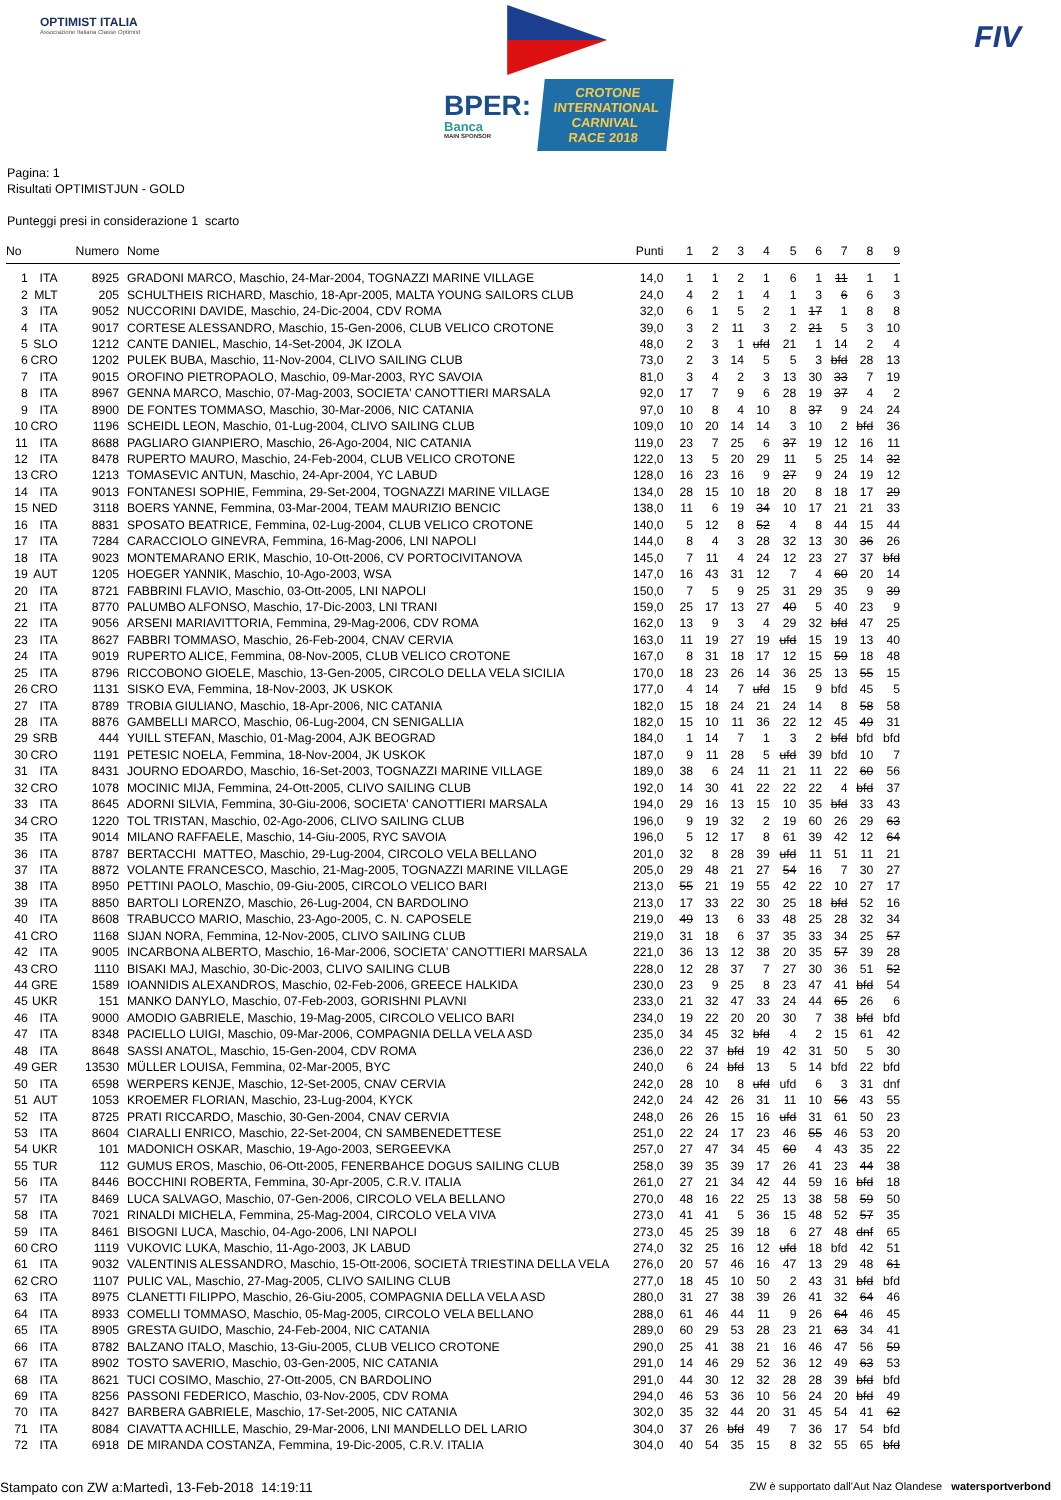OPTIMIST ITALIA
Associazione Italiana Classe Optimist
BPER:
Banca
MAIN SPONSOR
CROTONE
INTERNATIONAL
CARNIVAL
RACE 2018
FIV
Pagina: 1
Risultati OPTIMISTJUN - GOLD
Punteggi presi in considerazione 1 scarto
| No | | Numero | Nome | Punti | 1 | 2 | 3 | 4 | 5 | 6 | 7 | 8 | 9 |
| --- | --- | --- | --- | --- | --- | --- | --- | --- | --- | --- | --- | --- | --- |
| 1 | ITA | 8925 | GRADONI MARCO, Maschio, 24-Mar-2004, TOGNAZZI MARINE VILLAGE | 14,0 | 1 | 1 | 2 | 1 | 6 | 1 | 11 | 1 | 1 |
| 2 | MLT | 205 | SCHULTHEIS RICHARD, Maschio, 18-Apr-2005, MALTA YOUNG SAILORS CLUB | 24,0 | 4 | 2 | 1 | 4 | 1 | 3 | 6 | 6 | 3 |
| 3 | ITA | 9052 | NUCCORINI DAVIDE, Maschio, 24-Dic-2004, CDV ROMA | 32,0 | 6 | 1 | 5 | 2 | 1 | 17 | 1 | 8 | 8 |
| 4 | ITA | 9017 | CORTESE ALESSANDRO, Maschio, 15-Gen-2006, CLUB VELICO CROTONE | 39,0 | 3 | 2 | 11 | 3 | 2 | 21 | 5 | 3 | 10 |
| 5 | SLO | 1212 | CANTE DANIEL, Maschio, 14-Set-2004, JK IZOLA | 48,0 | 2 | 3 | 1 | ufd | 21 | 1 | 14 | 2 | 4 |
| 6 | CRO | 1202 | PULEK BUBA, Maschio, 11-Nov-2004, CLIVO SAILING CLUB | 73,0 | 2 | 3 | 14 | 5 | 5 | 3 | bfd | 28 | 13 |
| 7 | ITA | 9015 | OROFINO PIETROPAOLO, Maschio, 09-Mar-2003, RYC SAVOIA | 81,0 | 3 | 4 | 2 | 3 | 13 | 30 | 33 | 7 | 19 |
| 8 | ITA | 8967 | GENNA MARCO, Maschio, 07-Mag-2003, SOCIETA' CANOTTIERI MARSALA | 92,0 | 17 | 7 | 9 | 6 | 28 | 19 | 37 | 4 | 2 |
| 9 | ITA | 8900 | DE FONTES TOMMASO, Maschio, 30-Mar-2006, NIC CATANIA | 97,0 | 10 | 8 | 4 | 10 | 8 | 37 | 9 | 24 | 24 |
| 10 | CRO | 1196 | SCHEIDL LEON, Maschio, 01-Lug-2004, CLIVO SAILING CLUB | 109,0 | 10 | 20 | 14 | 14 | 3 | 10 | 2 | bfd | 36 |
| 11 | ITA | 8688 | PAGLIARO GIANPIERO, Maschio, 26-Ago-2004, NIC CATANIA | 119,0 | 23 | 7 | 25 | 6 | 37 | 19 | 12 | 16 | 11 |
| 12 | ITA | 8478 | RUPERTO MAURO, Maschio, 24-Feb-2004, CLUB VELICO CROTONE | 122,0 | 13 | 5 | 20 | 29 | 11 | 5 | 25 | 14 | 32 |
| 13 | CRO | 1213 | TOMASEVIC ANTUN, Maschio, 24-Apr-2004, YC LABUD | 128,0 | 16 | 23 | 16 | 9 | 27 | 9 | 24 | 19 | 12 |
| 14 | ITA | 9013 | FONTANESI SOPHIE, Femmina, 29-Set-2004, TOGNAZZI MARINE VILLAGE | 134,0 | 28 | 15 | 10 | 18 | 20 | 8 | 18 | 17 | 29 |
| 15 | NED | 3118 | BOERS YANNE, Femmina, 03-Mar-2004, TEAM MAURIZIO BENCIC | 138,0 | 11 | 6 | 19 | 34 | 10 | 17 | 21 | 21 | 33 |
| 16 | ITA | 8831 | SPOSATO BEATRICE, Femmina, 02-Lug-2004, CLUB VELICO CROTONE | 140,0 | 5 | 12 | 8 | 52 | 4 | 8 | 44 | 15 | 44 |
| 17 | ITA | 7284 | CARACCIOLO GINEVRA, Femmina, 16-Mag-2006, LNI NAPOLI | 144,0 | 8 | 4 | 3 | 28 | 32 | 13 | 30 | 36 | 26 |
| 18 | ITA | 9023 | MONTEMARANO ERIK, Maschio, 10-Ott-2006, CV PORTOCIVITANOVA | 145,0 | 7 | 11 | 4 | 24 | 12 | 23 | 27 | 37 | bfd |
| 19 | AUT | 1205 | HOEGER YANNIK, Maschio, 10-Ago-2003, WSA | 147,0 | 16 | 43 | 31 | 12 | 7 | 4 | 60 | 20 | 14 |
| 20 | ITA | 8721 | FABBRINI FLAVIO, Maschio, 03-Ott-2005, LNI NAPOLI | 150,0 | 7 | 5 | 9 | 25 | 31 | 29 | 35 | 9 | 39 |
| 21 | ITA | 8770 | PALUMBO ALFONSO, Maschio, 17-Dic-2003, LNI TRANI | 159,0 | 25 | 17 | 13 | 27 | 40 | 5 | 40 | 23 | 9 |
| 22 | ITA | 9056 | ARSENI MARIAVITTORIA, Femmina, 29-Mag-2006, CDV ROMA | 162,0 | 13 | 9 | 3 | 4 | 29 | 32 | bfd | 47 | 25 |
| 23 | ITA | 8627 | FABBRI TOMMASO, Maschio, 26-Feb-2004, CNAV CERVIA | 163,0 | 11 | 19 | 27 | 19 | ufd | 15 | 19 | 13 | 40 |
| 24 | ITA | 9019 | RUPERTO ALICE, Femmina, 08-Nov-2005, CLUB VELICO CROTONE | 167,0 | 8 | 31 | 18 | 17 | 12 | 15 | 59 | 18 | 48 |
| 25 | ITA | 8796 | RICCOBONO GIOELE, Maschio, 13-Gen-2005, CIRCOLO DELLA VELA SICILIA | 170,0 | 18 | 23 | 26 | 14 | 36 | 25 | 13 | 55 | 15 |
| 26 | CRO | 1131 | SISKO EVA, Femmina, 18-Nov-2003, JK USKOK | 177,0 | 4 | 14 | 7 | ufd | 15 | 9 | bfd | 45 | 5 |
| 27 | ITA | 8789 | TROBIA GIULIANO, Maschio, 18-Apr-2006, NIC CATANIA | 182,0 | 15 | 18 | 24 | 21 | 24 | 14 | 8 | 58 | 58 |
| 28 | ITA | 8876 | GAMBELLI MARCO, Maschio, 06-Lug-2004, CN SENIGALLIA | 182,0 | 15 | 10 | 11 | 36 | 22 | 12 | 45 | 49 | 31 |
| 29 | SRB | 444 | YUILL STEFAN, Maschio, 01-Mag-2004, AJK BEOGRAD | 184,0 | 1 | 14 | 7 | 1 | 3 | 2 | bfd | bfd | bfd |
| 30 | CRO | 1191 | PETESIC NOELA, Femmina, 18-Nov-2004, JK USKOK | 187,0 | 9 | 11 | 28 | 5 | ufd | 39 | bfd | 10 | 7 |
| 31 | ITA | 8431 | JOURNO EDOARDO, Maschio, 16-Set-2003, TOGNAZZI MARINE VILLAGE | 189,0 | 38 | 6 | 24 | 11 | 21 | 11 | 22 | 60 | 56 |
| 32 | CRO | 1078 | MOCINIC MIJA, Femmina, 24-Ott-2005, CLIVO SAILING CLUB | 192,0 | 14 | 30 | 41 | 22 | 22 | 22 | 4 | bfd | 37 |
| 33 | ITA | 8645 | ADORNI SILVIA, Femmina, 30-Giu-2006, SOCIETA' CANOTTIERI MARSALA | 194,0 | 29 | 16 | 13 | 15 | 10 | 35 | bfd | 33 | 43 |
| 34 | CRO | 1220 | TOL TRISTAN, Maschio, 02-Ago-2006, CLIVO SAILING CLUB | 196,0 | 9 | 19 | 32 | 2 | 19 | 60 | 26 | 29 | 63 |
| 35 | ITA | 9014 | MILANO RAFFAELE, Maschio, 14-Giu-2005, RYC SAVOIA | 196,0 | 5 | 12 | 17 | 8 | 61 | 39 | 42 | 12 | 64 |
| 36 | ITA | 8787 | BERTACCHI MATTEO, Maschio, 29-Lug-2004, CIRCOLO VELA BELLANO | 201,0 | 32 | 8 | 28 | 39 | ufd | 11 | 51 | 11 | 21 |
| 37 | ITA | 8872 | VOLANTE FRANCESCO, Maschio, 21-Mag-2005, TOGNAZZI MARINE VILLAGE | 205,0 | 29 | 48 | 21 | 27 | 54 | 16 | 7 | 30 | 27 |
| 38 | ITA | 8950 | PETTINI PAOLO, Maschio, 09-Giu-2005, CIRCOLO VELICO BARI | 213,0 | 55 | 21 | 19 | 55 | 42 | 22 | 10 | 27 | 17 |
| 39 | ITA | 8850 | BARTOLI LORENZO, Maschio, 26-Lug-2004, CN BARDOLINO | 213,0 | 17 | 33 | 22 | 30 | 25 | 18 | bfd | 52 | 16 |
| 40 | ITA | 8608 | TRABUCCO MARIO, Maschio, 23-Ago-2005, C. N. CAPOSELE | 219,0 | 49 | 13 | 6 | 33 | 48 | 25 | 28 | 32 | 34 |
| 41 | CRO | 1168 | SIJAN NORA, Femmina, 12-Nov-2005, CLIVO SAILING CLUB | 219,0 | 31 | 18 | 6 | 37 | 35 | 33 | 34 | 25 | 57 |
| 42 | ITA | 9005 | INCARBONA ALBERTO, Maschio, 16-Mar-2006, SOCIETA' CANOTTIERI MARSALA | 221,0 | 36 | 13 | 12 | 38 | 20 | 35 | 57 | 39 | 28 |
| 43 | CRO | 1110 | BISAKI MAJ, Maschio, 30-Dic-2003, CLIVO SAILING CLUB | 228,0 | 12 | 28 | 37 | 7 | 27 | 30 | 36 | 51 | 52 |
| 44 | GRE | 1589 | IOANNIDIS ALEXANDROS, Maschio, 02-Feb-2006, GREECE HALKIDA | 230,0 | 23 | 9 | 25 | 8 | 23 | 47 | 41 | bfd | 54 |
| 45 | UKR | 151 | MANKO DANYLO, Maschio, 07-Feb-2003, GORISHNI PLAVNI | 233,0 | 21 | 32 | 47 | 33 | 24 | 44 | 65 | 26 | 6 |
| 46 | ITA | 9000 | AMODIO GABRIELE, Maschio, 19-Mag-2005, CIRCOLO VELICO BARI | 234,0 | 19 | 22 | 20 | 20 | 30 | 7 | 38 | bfd | bfd |
| 47 | ITA | 8348 | PACIELLO LUIGI, Maschio, 09-Mar-2006, COMPAGNIA DELLA VELA ASD | 235,0 | 34 | 45 | 32 | bfd | 4 | 2 | 15 | 61 | 42 |
| 48 | ITA | 8648 | SASSI ANATOL, Maschio, 15-Gen-2004, CDV ROMA | 236,0 | 22 | 37 | bfd | 19 | 42 | 31 | 50 | 5 | 30 |
| 49 | GER | 13530 | MÜLLER LOUISA, Femmina, 02-Mar-2005, BYC | 240,0 | 6 | 24 | bfd | 13 | 5 | 14 | bfd | 22 | bfd |
| 50 | ITA | 6598 | WERPERS KENJE, Maschio, 12-Set-2005, CNAV CERVIA | 242,0 | 28 | 10 | 8 | ufd | ufd | 6 | 3 | 31 | dnf |
| 51 | AUT | 1053 | KROEMER FLORIAN, Maschio, 23-Lug-2004, KYCK | 242,0 | 24 | 42 | 26 | 31 | 11 | 10 | 56 | 43 | 55 |
| 52 | ITA | 8725 | PRATI RICCARDO, Maschio, 30-Gen-2004, CNAV CERVIA | 248,0 | 26 | 26 | 15 | 16 | ufd | 31 | 61 | 50 | 23 |
| 53 | ITA | 8604 | CIARALLI ENRICO, Maschio, 22-Set-2004, CN SAMBENEDETTESE | 251,0 | 22 | 24 | 17 | 23 | 46 | 55 | 46 | 53 | 20 |
| 54 | UKR | 101 | MADONICH OSKAR, Maschio, 19-Ago-2003, SERGEEVKA | 257,0 | 27 | 47 | 34 | 45 | 60 | 4 | 43 | 35 | 22 |
| 55 | TUR | 112 | GUMUS EROS, Maschio, 06-Ott-2005, FENERBAHCE DOGUS SAILING CLUB | 258,0 | 39 | 35 | 39 | 17 | 26 | 41 | 23 | 44 | 38 |
| 56 | ITA | 8446 | BOCCHINI ROBERTA, Femmina, 30-Apr-2005, C.R.V. ITALIA | 261,0 | 27 | 21 | 34 | 42 | 44 | 59 | 16 | bfd | 18 |
| 57 | ITA | 8469 | LUCA SALVAGO, Maschio, 07-Gen-2006, CIRCOLO VELA BELLANO | 270,0 | 48 | 16 | 22 | 25 | 13 | 38 | 58 | 59 | 50 |
| 58 | ITA | 7021 | RINALDI MICHELA, Femmina, 25-Mag-2004, CIRCOLO VELA VIVA | 273,0 | 41 | 41 | 5 | 36 | 15 | 48 | 52 | 57 | 35 |
| 59 | ITA | 8461 | BISOGNI LUCA, Maschio, 04-Ago-2006, LNI NAPOLI | 273,0 | 45 | 25 | 39 | 18 | 6 | 27 | 48 | dnf | 65 |
| 60 | CRO | 1119 | VUKOVIC LUKA, Maschio, 11-Ago-2003, JK LABUD | 274,0 | 32 | 25 | 16 | 12 | ufd | 18 | bfd | 42 | 51 |
| 61 | ITA | 9032 | VALENTINIS ALESSANDRO, Maschio, 15-Ott-2006, SOCIETÀ TRIESTINA DELLA VELA | 276,0 | 20 | 57 | 46 | 16 | 47 | 13 | 29 | 48 | 61 |
| 62 | CRO | 1107 | PULIC VAL, Maschio, 27-Mag-2005, CLIVO SAILING CLUB | 277,0 | 18 | 45 | 10 | 50 | 2 | 43 | 31 | bfd | bfd |
| 63 | ITA | 8975 | CLANETTI FILIPPO, Maschio, 26-Giu-2005, COMPAGNIA DELLA VELA ASD | 280,0 | 31 | 27 | 38 | 39 | 26 | 41 | 32 | 64 | 46 |
| 64 | ITA | 8933 | COMELLI TOMMASO, Maschio, 05-Mag-2005, CIRCOLO VELA BELLANO | 288,0 | 61 | 46 | 44 | 11 | 9 | 26 | 64 | 46 | 45 |
| 65 | ITA | 8905 | GRESTA GUIDO, Maschio, 24-Feb-2004, NIC CATANIA | 289,0 | 60 | 29 | 53 | 28 | 23 | 21 | 63 | 34 | 41 |
| 66 | ITA | 8782 | BALZANO ITALO, Maschio, 13-Giu-2005, CLUB VELICO CROTONE | 290,0 | 25 | 41 | 38 | 21 | 16 | 46 | 47 | 56 | 59 |
| 67 | ITA | 8902 | TOSTO SAVERIO, Maschio, 03-Gen-2005, NIC CATANIA | 291,0 | 14 | 46 | 29 | 52 | 36 | 12 | 49 | 63 | 53 |
| 68 | ITA | 8621 | TUCI COSIMO, Maschio, 27-Ott-2005, CN BARDOLINO | 291,0 | 44 | 30 | 12 | 32 | 28 | 28 | 39 | bfd | bfd |
| 69 | ITA | 8256 | PASSONI FEDERICO, Maschio, 03-Nov-2005, CDV ROMA | 294,0 | 46 | 53 | 36 | 10 | 56 | 24 | 20 | bfd | 49 |
| 70 | ITA | 8427 | BARBERA GABRIELE, Maschio, 17-Set-2005, NIC CATANIA | 302,0 | 35 | 32 | 44 | 20 | 31 | 45 | 54 | 41 | 62 |
| 71 | ITA | 8084 | CIAVATTA ACHILLE, Maschio, 29-Mar-2006, LNI MANDELLO DEL LARIO | 304,0 | 37 | 26 | bfd | 49 | 7 | 36 | 17 | 54 | bfd |
| 72 | ITA | 6918 | DE MIRANDA COSTANZA, Femmina, 19-Dic-2005, C.R.V. ITALIA | 304,0 | 40 | 54 | 35 | 15 | 8 | 32 | 55 | 65 | bfd |
Stampato con ZW a:Martedì, 13-Feb-2018 14:19:11 ZW è supportato dall'Aut Naz Olandese watersportverbond